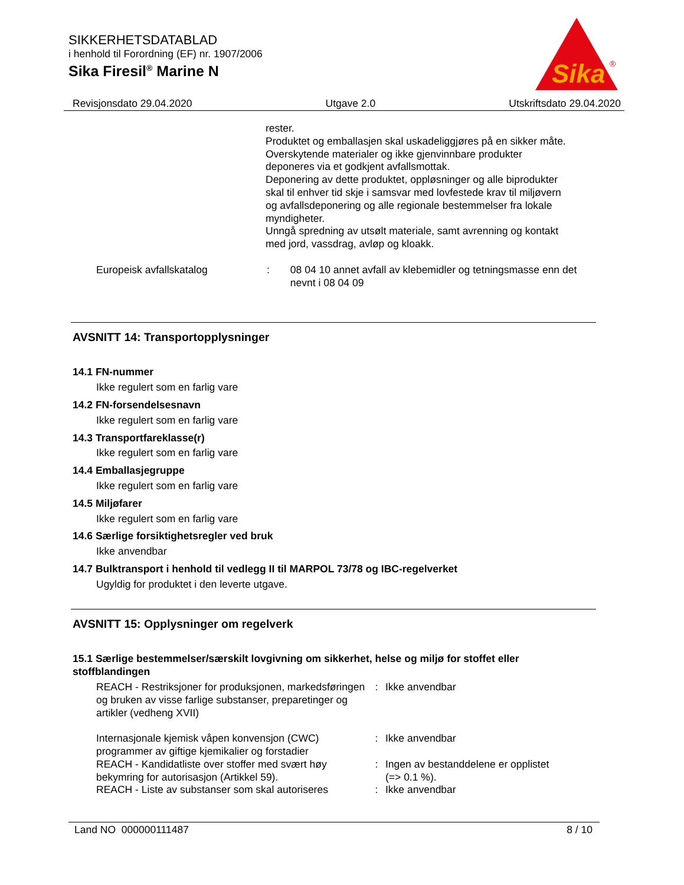SIKKERHETSDATABLAD
i henhold til Forordning (EF) nr. 1907/2006
Sika Firesil<sup>®</sup> Marine N
Sika
®
Revisjonsdato 29.04.2020 Utgave 2.0 Utskriftsdato 29.04.2020
rester.
Produktet og emballasjen skal uskadeliggjøres på en sikker måte.
Overskytende materialer og ikke gjenvinnbare produkter deponeres via et godkjent avfallsmottak.
Deponering av dette produktet, oppløsninger og alle biprodukter skal til enhver tid skje i samsvar med lovfestede krav til miljøvern og avfallsdeponering og alle regionale bestemmelser fra lokale myndigheter.
Unngå spredning av utsølt materiale, samt avrenning og kontakt med jord, vassdrag, avløp og kloakk.
Europeisk avfallskatalog : 08 04 10 annet avfall av klebemidler og tetningsmasse enn det nevnt i 08 04 09
AVSNITT 14: Transportopplysninger
14.1 FN-nummer
Ikke regulert som en farlig vare
14.2 FN-forsendelsesnavn
Ikke regulert som en farlig vare
14.3 Transportfareklasse(r)
Ikke regulert som en farlig vare
14.4 Emballasjegruppe
Ikke regulert som en farlig vare
14.5 Miljøfarer
Ikke regulert som en farlig vare
14.6 Særlige forsiktighetsregler ved bruk
Ikke anvendbar
14.7 Bulktransport i henhold til vedlegg II til MARPOL 73/78 og IBC-regelverket
Ugyldig for produktet i den leverte utgave.
AVSNITT 15: Opplysninger om regelverk
15.1 Særlige bestemmelser/særskilt lovgivning om sikkerhet, helse og miljø for stoffet eller stoffblandingen
REACH - Restriksjoner for produksjonen, markedsføringen og bruken av visse farlige substanser, preparetinger og artikler (vedheng XVII)
: Ikke anvendbar
Internasjonale kjemisk våpen konvensjon (CWC) programmer av giftige kjemikalier og forstadier
: Ikke anvendbar
REACH - Kandidatliste over stoffer med svært høy bekymring for autorisasjon (Artikkel 59).
: Ingen av bestanddelene er opplistet
(=> 0.1 %).
REACH - Liste av substanser som skal autoriseres
: Ikke anvendbar
Land NO 000000111487 8 / 10